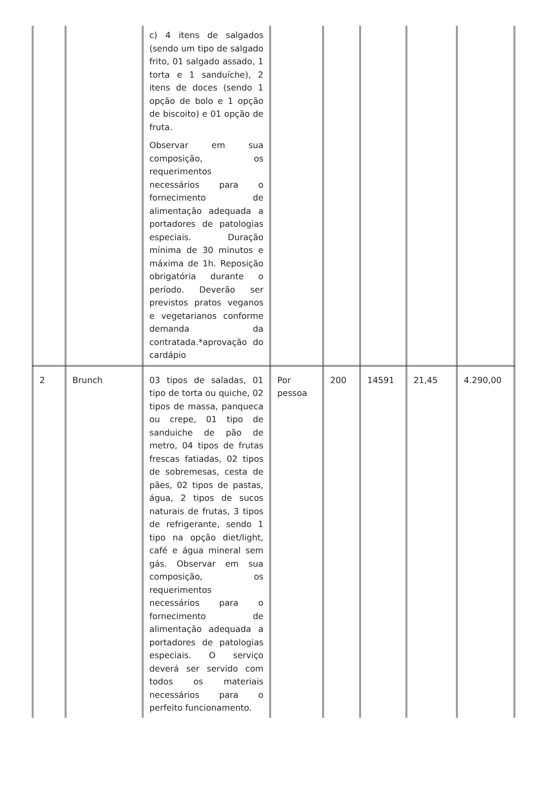| | | c) 4 itens de salgados (sendo um tipo de salgado frito, 01 salgado assado, 1 torta e 1 sanduíche), 2 itens de doces (sendo 1 opção de bolo e 1 opção de biscoito) e 01 opção de fruta. Observar em sua composição, os requerimentos necessários para o fornecimento de alimentação adequada a portadores de patologias especiais. Duração mínima de 30 minutos e máxima de 1h. Reposição obrigatória durante o período. Deverão ser previstos pratos veganos e vegetarianos conforme demanda da contratada.*aprovação do cardápio | | | | | |
| 2 | Brunch | 03 tipos de saladas, 01 tipo de torta ou quiche, 02 tipos de massa, panqueca ou crepe, 01 tipo de sanduiche de pão de metro, 04 tipos de frutas frescas fatiadas, 02 tipos de sobremesas, cesta de pães, 02 tipos de pastas, água, 2 tipos de sucos naturais de frutas, 3 tipos de refrigerante, sendo 1 tipo na opção diet/light, café e água mineral sem gás. Observar em sua composição, os requerimentos necessários para o fornecimento de alimentação adequada a portadores de patologias especiais. O serviço deverá ser servido com todos os materiais necessários para o perfeito funcionamento. | Por pessoa | 200 | 14591 | 21,45 | 4.290,00 |